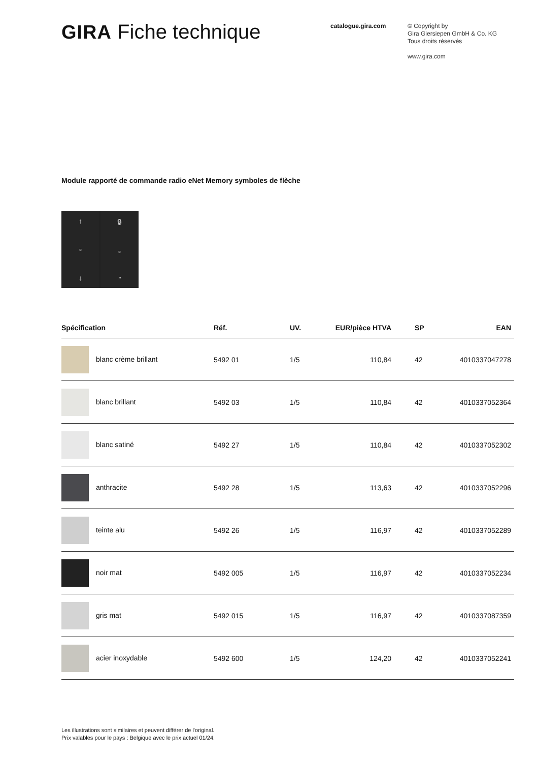GIRA Fiche technique
catalogue.gira.com
© Copyright by
Gira Giersiepen GmbH & Co. KG
Tous droits réservés
www.gira.com
Module rapporté de commande radio eNet Memory symboles de flèche
↑
▫
↓
🔒︎
▫
◔
| Spécification | Réf. | UV. | EUR/pièce HTVA | SP | EAN |
| --- | --- | --- | --- | --- | --- |
| blanc crème brillant | 5492 01 | 1/5 | 110,84 | 42 | 4010337047278 |
| blanc brillant | 5492 03 | 1/5 | 110,84 | 42 | 4010337052364 |
| blanc satiné | 5492 27 | 1/5 | 110,84 | 42 | 4010337052302 |
| anthracite | 5492 28 | 1/5 | 113,63 | 42 | 4010337052296 |
| teinte alu | 5492 26 | 1/5 | 116,97 | 42 | 4010337052289 |
| noir mat | 5492 005 | 1/5 | 116,97 | 42 | 4010337052234 |
| gris mat | 5492 015 | 1/5 | 116,97 | 42 | 4010337087359 |
| acier inoxydable | 5492 600 | 1/5 | 124,20 | 42 | 4010337052241 |
Les illustrations sont similaires et peuvent différer de l'original.
Prix valables pour le pays : Belgique avec le prix actuel 01/24.